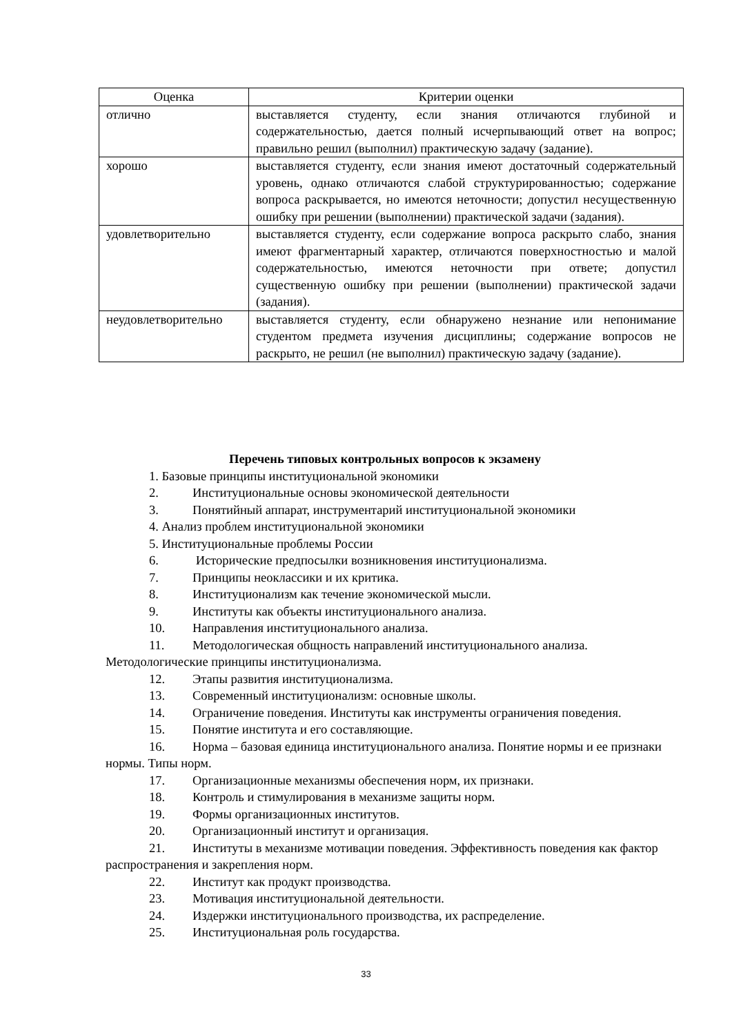| Оценка | Критерии оценки |
| --- | --- |
| отлично | выставляется студенту, если знания отличаются глубиной и содержательностью, дается полный исчерпывающий ответ на вопрос; правильно решил (выполнил) практическую задачу (задание). |
| хорошо | выставляется студенту, если знания имеют достаточный содержательный уровень, однако отличаются слабой структурированностью; содержание вопроса раскрывается, но имеются неточности; допустил несущественную ошибку при решении (выполнении) практической задачи (задания). |
| удовлетворительно | выставляется студенту, если содержание вопроса раскрыто слабо, знания имеют фрагментарный характер, отличаются поверхностностью и малой содержательностью, имеются неточности при ответе; допустил существенную ошибку при решении (выполнении) практической задачи (задания). |
| неудовлетворительно | выставляется студенту, если обнаружено незнание или непонимание студентом предмета изучения дисциплины; содержание вопросов не раскрыто, не решил (не выполнил) практическую задачу (задание). |
Перечень типовых контрольных вопросов к экзамену
1. Базовые принципы институциональной экономики
2. Институциональные основы экономической деятельности
3. Понятийный аппарат, инструментарий институциональной экономики
4. Анализ проблем институциональной экономики
5. Институциональные проблемы России
6. Исторические предпосылки возникновения институционализма.
7. Принципы неоклассики и их критика.
8. Институционализм как течение экономической мысли.
9. Институты как объекты институционального анализа.
10. Направления институционального анализа.
11. Методологическая общность направлений институционального анализа. Методологические принципы институционализма.
12. Этапы развития институционализма.
13. Современный институционализм: основные школы.
14. Ограничение поведения. Институты как инструменты ограничения поведения.
15. Понятие института и его составляющие.
16. Норма – базовая единица институционального анализа. Понятие нормы и ее признаки нормы. Типы норм.
17. Организационные механизмы обеспечения норм, их признаки.
18. Контроль и стимулирования в механизме защиты норм.
19. Формы организационных институтов.
20. Организационный институт и организация.
21. Институты в механизме мотивации поведения. Эффективность поведения как фактор распространения и закрепления норм.
22. Институт как продукт производства.
23. Мотивация институциональной деятельности.
24. Издержки институционального производства, их распределение.
25. Институциональная роль государства.
33